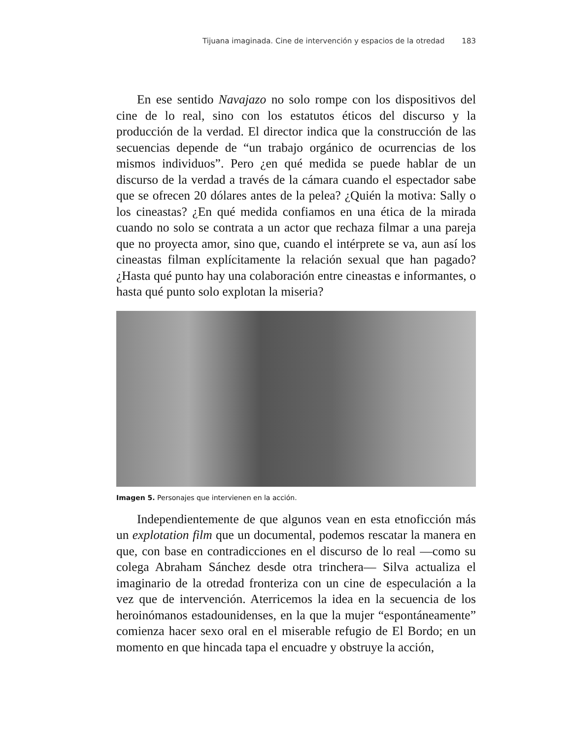Tijuana imaginada. Cine de intervención y espacios de la otredad 183
En ese sentido Navajazo no solo rompe con los dispositivos del cine de lo real, sino con los estatutos éticos del discurso y la producción de la verdad. El director indica que la construcción de las secuencias depende de “un trabajo orgánico de ocurrencias de los mismos individuos”. Pero ¿en qué medida se puede hablar de un discurso de la verdad a través de la cámara cuando el espectador sabe que se ofrecen 20 dólares antes de la pelea? ¿Quién la motiva: Sally o los cineastas? ¿En qué medida confiamos en una ética de la mirada cuando no solo se contrata a un actor que rechaza filmar a una pareja que no proyecta amor, sino que, cuando el intérprete se va, aun así los cineastas filman explícitamente la relación sexual que han pagado? ¿Hasta qué punto hay una colaboración entre cineastas e informantes, o hasta qué punto solo explotan la miseria?
Imagen 5. Personajes que intervienen en la acción.
Independientemente de que algunos vean en esta etnoficción más un explotation film que un documental, podemos rescatar la manera en que, con base en contradicciones en el discurso de lo real —como su colega Abraham Sánchez desde otra trinchera— Silva actualiza el imaginario de la otredad fronteriza con un cine de especulación a la vez que de intervención. Aterricemos la idea en la secuencia de los heroinómanos estadounidenses, en la que la mujer “espontáneamente” comienza hacer sexo oral en el miserable refugio de El Bordo; en un momento en que hincada tapa el encuadre y obstruye la acción,